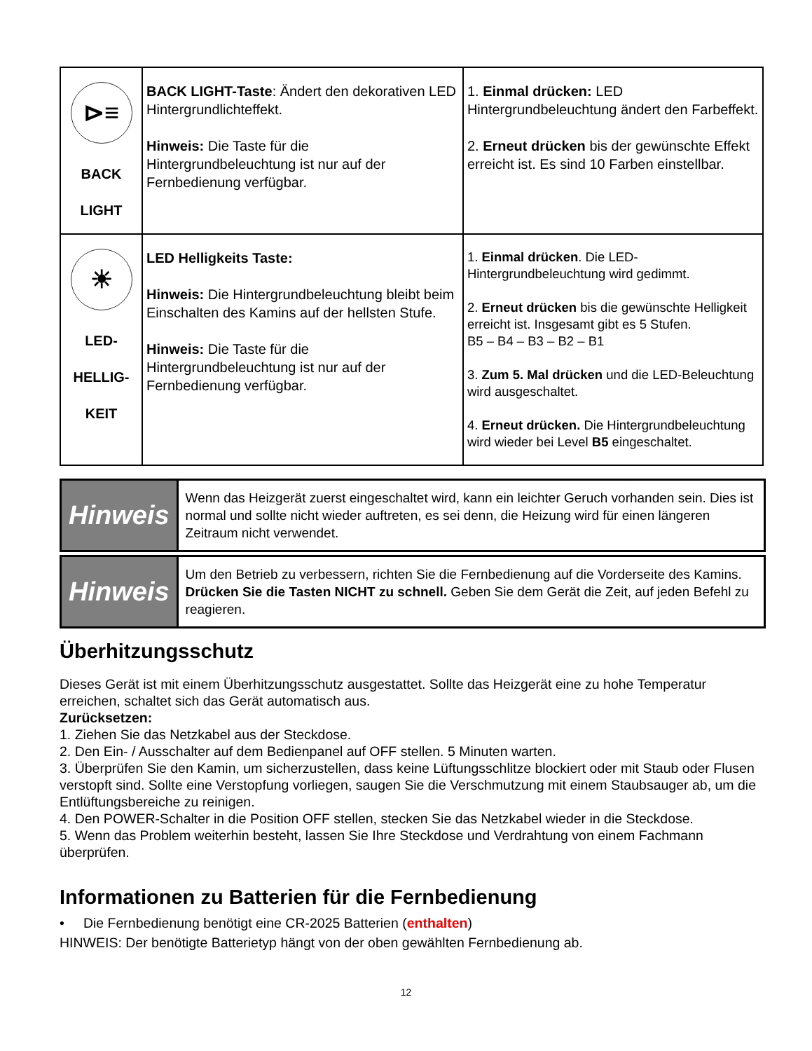| ⊳≡ BACK LIGHT | BACK LIGHT-Taste : Ändert den dekorativen LED Hintergrundlichteffekt. Hinweis: Die Taste für die Hintergrundbeleuchtung ist nur auf der Fernbedienung verfügbar. | 1. Einmal drücken: LED Hintergrundbeleuchtung ändert den Farbeffekt. 2. Erneut drücken bis der gewünschte Effekt erreicht ist. Es sind 10 Farben einstellbar. |
| ☀ LED- HELLIG- KEIT | LED Helligkeits Taste: Hinweis: Die Hintergrundbeleuchtung bleibt beim Einschalten des Kamins auf der hellsten Stufe. Hinweis: Die Taste für die Hintergrundbeleuchtung ist nur auf der Fernbedienung verfügbar. | 1. Einmal drücken . Die LED-Hintergrundbeleuchtung wird gedimmt. 2. Erneut drücken bis die gewünschte Helligkeit erreicht ist. Insgesamt gibt es 5 Stufen. B5 – B4 – B3 – B2 – B1 3. Zum 5. Mal drücken und die LED-Beleuchtung wird ausgeschaltet. 4. Erneut drücken. Die Hintergrundbeleuchtung wird wieder bei Level B5 eingeschaltet. |
| Hinweis | Wenn das Heizgerät zuerst eingeschaltet wird, kann ein leichter Geruch vorhanden sein. Dies ist normal und sollte nicht wieder auftreten, es sei denn, die Heizung wird für einen längeren Zeitraum nicht verwendet. |
| Hinweis | Um den Betrieb zu verbessern, richten Sie die Fernbedienung auf die Vorderseite des Kamins. Drücken Sie die Tasten NICHT zu schnell. Geben Sie dem Gerät die Zeit, auf jeden Befehl zu reagieren. |
Überhitzungsschutz
Dieses Gerät ist mit einem Überhitzungsschutz ausgestattet. Sollte das Heizgerät eine zu hohe Temperatur erreichen, schaltet sich das Gerät automatisch aus.
Zurücksetzen:
1. Ziehen Sie das Netzkabel aus der Steckdose.
2. Den Ein- / Ausschalter auf dem Bedienpanel auf OFF stellen. 5 Minuten warten.
3. Überprüfen Sie den Kamin, um sicherzustellen, dass keine Lüftungsschlitze blockiert oder mit Staub oder Flusen verstopft sind. Sollte eine Verstopfung vorliegen, saugen Sie die Verschmutzung mit einem Staubsauger ab, um die Entlüftungsbereiche zu reinigen.
4. Den POWER-Schalter in die Position OFF stellen, stecken Sie das Netzkabel wieder in die Steckdose.
5. Wenn das Problem weiterhin besteht, lassen Sie Ihre Steckdose und Verdrahtung von einem Fachmann überprüfen.
Informationen zu Batterien für die Fernbedienung
• Die Fernbedienung benötigt eine CR-2025 Batterien (enthalten)
HINWEIS: Der benötigte Batterietyp hängt von der oben gewählten Fernbedienung ab.
12